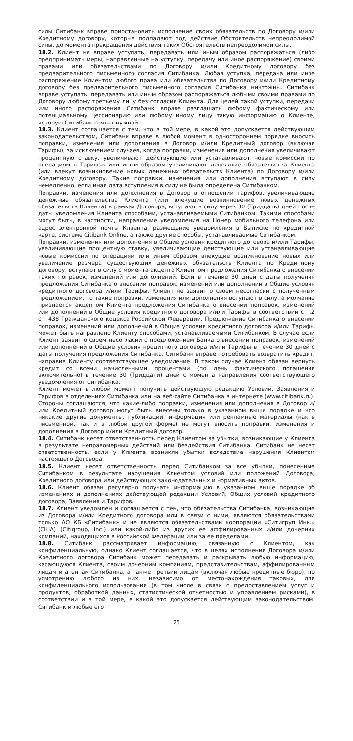силы Ситибанк вправе приостановить исполнение своих обязательств по Договору и/или Кредитному договору, которые подпадают под действие Обстоятельств непреодолимой силы, до момента прекращения действия таких Обстоятельств непреодолимой силы.
18.2. Клиент не вправе уступать, передавать или иным образом распоряжаться (либо предпринимать меры, направленные на уступку, передачу или иное распоряжение) своими правами или обязательствами по Договору и/или Кредитному договору без предварительного письменного согласия Ситибанка. Любая уступка, передача или иное распоряжение Клиентом любого права или обязательства по Договору и/или Кредитному договору без предварительного письменного согласия Ситибанка ничтожны. Ситибанк вправе уступать, передавать или иным образом распоряжаться любыми своими правами по Договору любому третьему лицу без согласия Клиента. Для целей такой уступки, передачи или иного распоряжения Ситибанк вправе разглашать любому фактическому или потенциальному цессионарию или любому иному лицу такую информацию о Клиенте, которую Ситибанк сочтет нужной.
18.3. Клиент соглашается с тем, что в той мере, в какой это допускается действующим законодательством, Ситибанк вправе в любой момент в одностороннем порядке вносить поправки, изменения или дополнения в Договор и/или Кредитный договор (включая Тарифы), за исключением случаев, когда поправки, изменения или дополнения увеличивают процентную ставку, увеличивают действующие или устанавливают новые комиссии по операциям в Тарифах или иным образом увеличивают денежные обязательства Клиента (или влекут возникновение новых денежных обязательств Клиента) по Договору и/или Кредитному договору. Такие поправки, изменения или дополнения вступают в силу немедленно, если иная дата вступления в силу не была определена Ситибанком.
Поправки, изменения или дополнения в Договор в отношении тарифов, увеличивающие денежные обязательства Клиента (или влекущие возникновение новых денежных обязательств Клиента) в рамках Договора, вступают в силу через 30 (Тридцать) дней после даты уведомления Клиента способами, устанавливаемыми Ситибанком. Такими способами могут быть, в частности, направление уведомления на Номер мобильного телефона или адрес электронной почты Клиента, размещение уведомления в Выписке по кредитной карте, системе Citibank Online, а также другие способы, устанавливаемые Ситибанком.
Поправки, изменения или дополнения в Общие условия кредитного договора и/или Тарифы, увеличивающие процентную ставку, увеличивающие действующие или устанавливающие новые комиссии по операциям или иным образом влекущие возникновение новых или увеличение размера существующих денежных обязательств Клиента по Кредитному договору, вступают в силу с момента акцепта Клиентом предложения Ситибанка о внесении таких поправок, изменений или дополнений. Если в течение 30 дней с даты получения предложения Ситибанка о внесении поправок, изменений или дополнений в Общие условия кредитного договора и/или Тарифы, Клиент не заявит о своем несогласии с полученным предложением, то такие поправки, изменения или дополнения вступают в силу, а молчание признается акцептом Клиента предложения Ситибанка о внесении поправок, изменений или дополнений в Общие условия кредитного договора и/или Тарифы в соответствии с п.2 ст. 438 Гражданского кодекса Российской Федерации. Предложение Ситибанка о внесении поправок, изменений или дополнений в Общие условия кредитного договора и/или Тарифы может быть направлено Клиенту способами, устанавливаемыми Ситибанком. В случае если Клиент заявит о своем несогласии с предложением Банка о внесении поправок, изменений или дополнений в Общие условия кредитного договора и/или Тарифы в течение 30 дней с даты получения предложения Ситибанка, Ситибанк вправе потребовать возвратить кредит, направив Клиенту соответствующее уведомление. В таком случае Клиент обязан вернуть кредит со всеми начисленными процентами (по день фактического погашения включительно) в течение 30 (Тридцати) дней с момента направления соответствующего уведомления от Ситибанка.
Клиент может в любой момент получить действующую редакцию Условий, Заявления и Тарифов в отделениях Ситибанка или на веб-сайте Ситибанка в интернете (www.citibank.ru). Стороны соглашаются, что какие-либо поправки, изменения или дополнения в Договор и/или Кредитный договор могут быть внесены только в указанном выше порядке и что никакие другие документы, публикации, информация или рекламные материалы (как в письменной, так и в любой другой форме) не могут вносить поправки, изменения и дополнения в Договор и/или Кредитный договор.
18.4. Ситибанк несет ответственность перед Клиентом за убытки, возникающие у Клиента в результате неправомерных действий или бездействия Ситибанка. Ситибанк не несет ответственность, если у Клиента возникли убытки вследствие нарушения Клиентом настоящего Договора.
18.5. Клиент несет ответственность перед Ситибанком за все убытки, понесенные Ситибанком в результате нарушения Клиентом условий или положений Договора, Кредитного договора или действующих законодательных и нормативных актов.
18.6. Клиент обязан регулярно получать информацию в указанном выше порядке об изменениях и дополнениях действующей редакции Условий, Общих условий кредитного договора, Заявления и Тарифов.
18.7. Клиент уведомлен и соглашается с тем, что обязательства Ситибанка, возникающие из Договора и/или Кредитного договора или в связи с ними, являются обязательствами только АО КБ «Ситибанк» и не являются обязательствами корпорации «Ситигруп Инк.» (США) (Citigroup, Inc.) или какой-либо из других ее аффилированных и/или дочерних компаний, находящихся в Российской Федерации или за ее пределами.
18.8. Ситибанк рассматривает информацию, связанную с Клиентом, как конфиденциальную, однако Клиент соглашается, что в целях исполнения Договора и/или Кредитного договора Ситибанк может передавать и раскрывать любую информацию, касающуюся Клиента, своим дочерним компаниям, представительствам, аффилированным лицам и агентам Ситибанка, а также третьим лицам (включая любые кредитные бюро), по усмотрению любого из них, независимо от местонахождения таковых, для конфиденциального использования (в том числе в связи с предоставлением услуг и продуктов, обработкой данных, статистической отчетностью и управлением рисками), в соответствии и в той мере, в какой это допускается действующим законодательством. Ситибанк и любые его
25